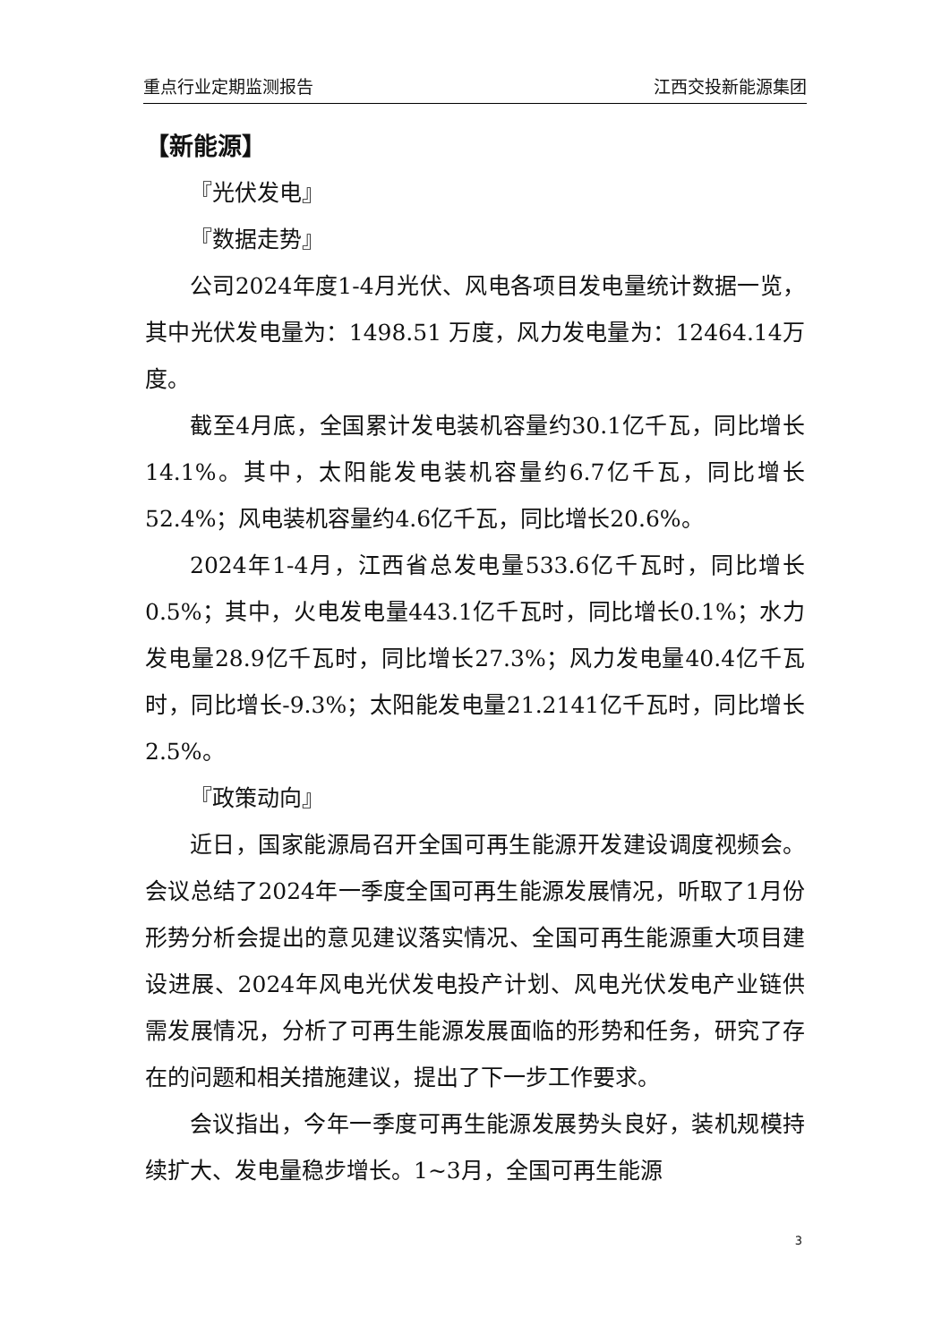重点行业定期监测报告 江西交投新能源集团
【新能源】
『光伏发电』
『数据走势』
公司2024年度1-4月光伏、风电各项目发电量统计数据一览，其中光伏发电量为：1498.51 万度，风力发电量为：12464.14万度。
截至4月底，全国累计发电装机容量约30.1亿千瓦，同比增长14.1%。其中，太阳能发电装机容量约6.7亿千瓦，同比增长52.4%；风电装机容量约4.6亿千瓦，同比增长20.6%。
2024年1-4月，江西省总发电量533.6亿千瓦时，同比增长0.5%；其中，火电发电量443.1亿千瓦时，同比增长0.1%；水力发电量28.9亿千瓦时，同比增长27.3%；风力发电量40.4亿千瓦时，同比增长-9.3%；太阳能发电量21.2141亿千瓦时，同比增长2.5%。
『政策动向』
近日，国家能源局召开全国可再生能源开发建设调度视频会。会议总结了2024年一季度全国可再生能源发展情况，听取了1月份形势分析会提出的意见建议落实情况、全国可再生能源重大项目建设进展、2024年风电光伏发电投产计划、风电光伏发电产业链供需发展情况，分析了可再生能源发展面临的形势和任务，研究了存在的问题和相关措施建议，提出了下一步工作要求。
会议指出，今年一季度可再生能源发展势头良好，装机规模持续扩大、发电量稳步增长。1~3月，全国可再生能源
3